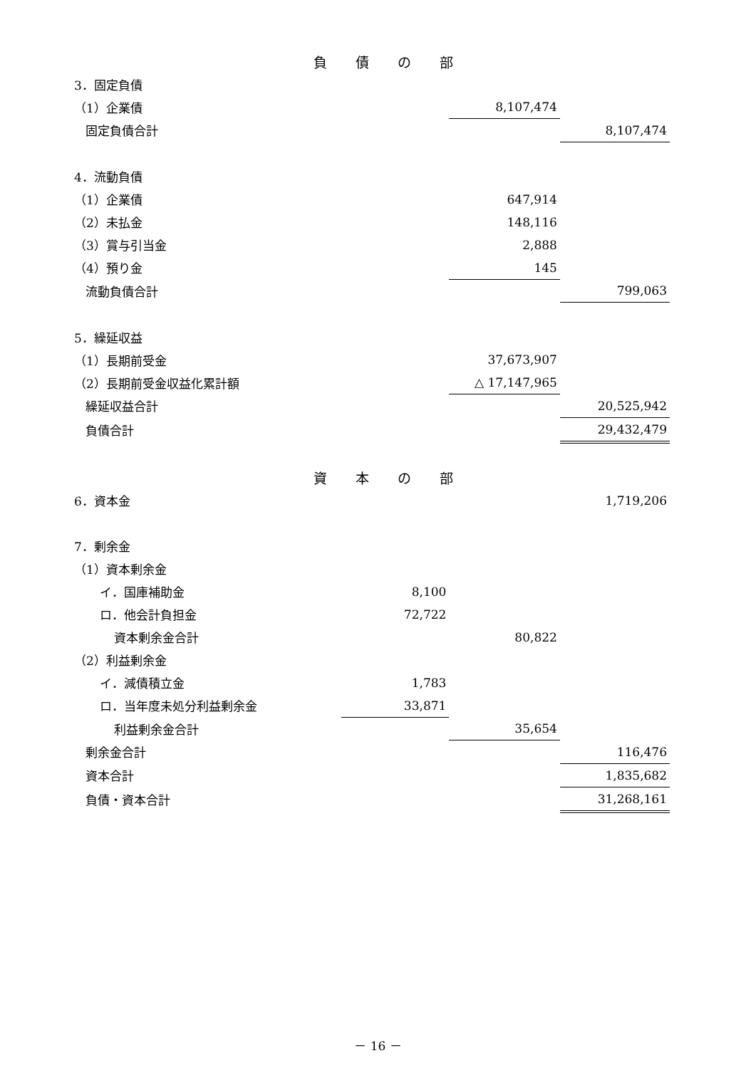| 負債の部 | | | |
| 3．固定負債 | | | |
| （1）企業債 | | 8,107,474 | |
| 固定負債合計 | | | 8,107,474 |
| 4．流動負債 | | | |
| （1）企業債 | | 647,914 | |
| （2）未払金 | | 148,116 | |
| （3）賞与引当金 | | 2,888 | |
| （4）預り金 | | 145 | |
| 流動負債合計 | | | 799,063 |
| 5．繰延収益 | | | |
| （1）長期前受金 | | 37,673,907 | |
| （2）長期前受金収益化累計額 | | △ 17,147,965 | |
| 繰延収益合計 | | | 20,525,942 |
| 負債合計 | | | 29,432,479 |
| 資本の部 | | | |
| 6．資本金 | | | 1,719,206 |
| 7．剰余金 | | | |
| （1）資本剰余金 | | | |
| イ．国庫補助金 | 8,100 | | |
| ロ．他会計負担金 | 72,722 | | |
| 資本剰余金合計 | | 80,822 | |
| （2）利益剰余金 | | | |
| イ．減債積立金 | 1,783 | | |
| ロ．当年度未処分利益剰余金 | 33,871 | | |
| 利益剰余金合計 | | 35,654 | |
| 剰余金合計 | | | 116,476 |
| 資本合計 | | | 1,835,682 |
| 負債・資本合計 | | | 31,268,161 |
－ 16 －